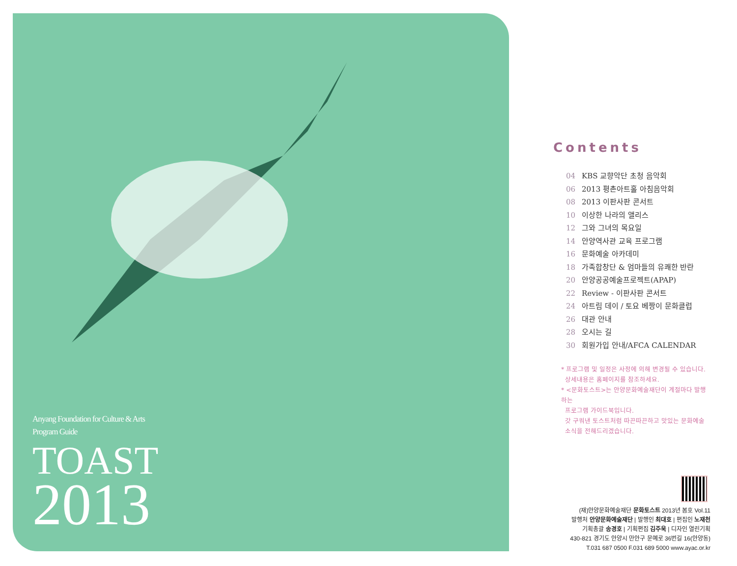Anyang Foundation for Culture & Arts
Program Guide
TOAST
2013
Contents
04 KBS 교향악단 초청 음악회
06 2013 평촌아트홀 아침음악회
08 2013 이판사판 콘서트
10 이상한 나라의 앨리스
12 그와 그녀의 목요일
14 안양역사관 교육 프로그램
16 문화예술 아카데미
18 가족합창단 & 엄마들의 유쾌한 반란
20 안양공공예술프로젝트(APAP)
22 Review - 이판사판 콘서트
24 아트림 데이 / 토요 베짱이 문화클럽
26 대관 안내
28 오시는 길
30 회원가입 안내/AFCA CALENDAR
* 프로그램 및 일정은 사정에 의해 변경될 수 있습니다.
상세내용은 홈페이지를 참조하세요.
* <문화토스트>는 안양문화예술재단이 계절마다 발행하는
프로그램 가이드북입니다.
갓 구워낸 토스트처럼 따끈따끈하고 맛있는 문화예술
소식을 전해드리겠습니다.
(재)안양문화예술재단 문화토스트 2013년 봄호 Vol.11
발행처 안양문화예술재단 | 발행인 최대호 | 편집인 노재천
기획총괄 송경호 | 기획편집 김주욱 | 디자인 열린기획
430-821 경기도 안양시 만안구 문예로 36번길 16(안양동)
T.031 687 0500 F.031 689 5000 www.ayac.or.kr